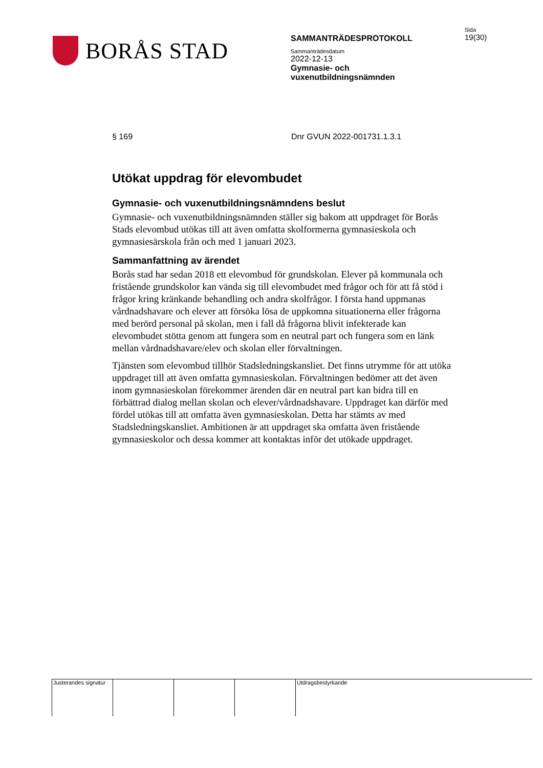BORÅS STAD
SAMMANTRÄDESPROTOKOLL
Sammanträdesdatum
2022-12-13
Gymnasie- och
vuxenutbildningsnämnden
Sida
19(30)
§ 169 Dnr GVUN 2022-001731.1.3.1
Utökat uppdrag för elevombudet
Gymnasie- och vuxenutbildningsnämndens beslut
Gymnasie- och vuxenutbildningsnämnden ställer sig bakom att uppdraget för Borås Stads elevombud utökas till att även omfatta skolformerna gymnasieskola och gymnasiesärskola från och med 1 januari 2023.
Sammanfattning av ärendet
Borås stad har sedan 2018 ett elevombud för grundskolan. Elever på kommunala och fristående grundskolor kan vända sig till elevombudet med frågor och för att få stöd i frågor kring kränkande behandling och andra skolfrågor. I första hand uppmanas vårdnadshavare och elever att försöka lösa de uppkomna situationerna eller frågorna med berörd personal på skolan, men i fall då frågorna blivit infekterade kan elevombudet stötta genom att fungera som en neutral part och fungera som en länk mellan vårdnadshavare/elev och skolan eller förvaltningen.
Tjänsten som elevombud tillhör Stadsledningskansliet. Det finns utrymme för att utöka uppdraget till att även omfatta gymnasieskolan. Förvaltningen bedömer att det även inom gymnasieskolan förekommer ärenden där en neutral part kan bidra till en förbättrad dialog mellan skolan och elever/vårdnadshavare. Uppdraget kan därför med fördel utökas till att omfatta även gymnasieskolan. Detta har stämts av med Stadsledningskansliet. Ambitionen är att uppdraget ska omfatta även fristående gymnasieskolor och dessa kommer att kontaktas inför det utökade uppdraget.
Justerandes signatur
Utdragsbestyrkande